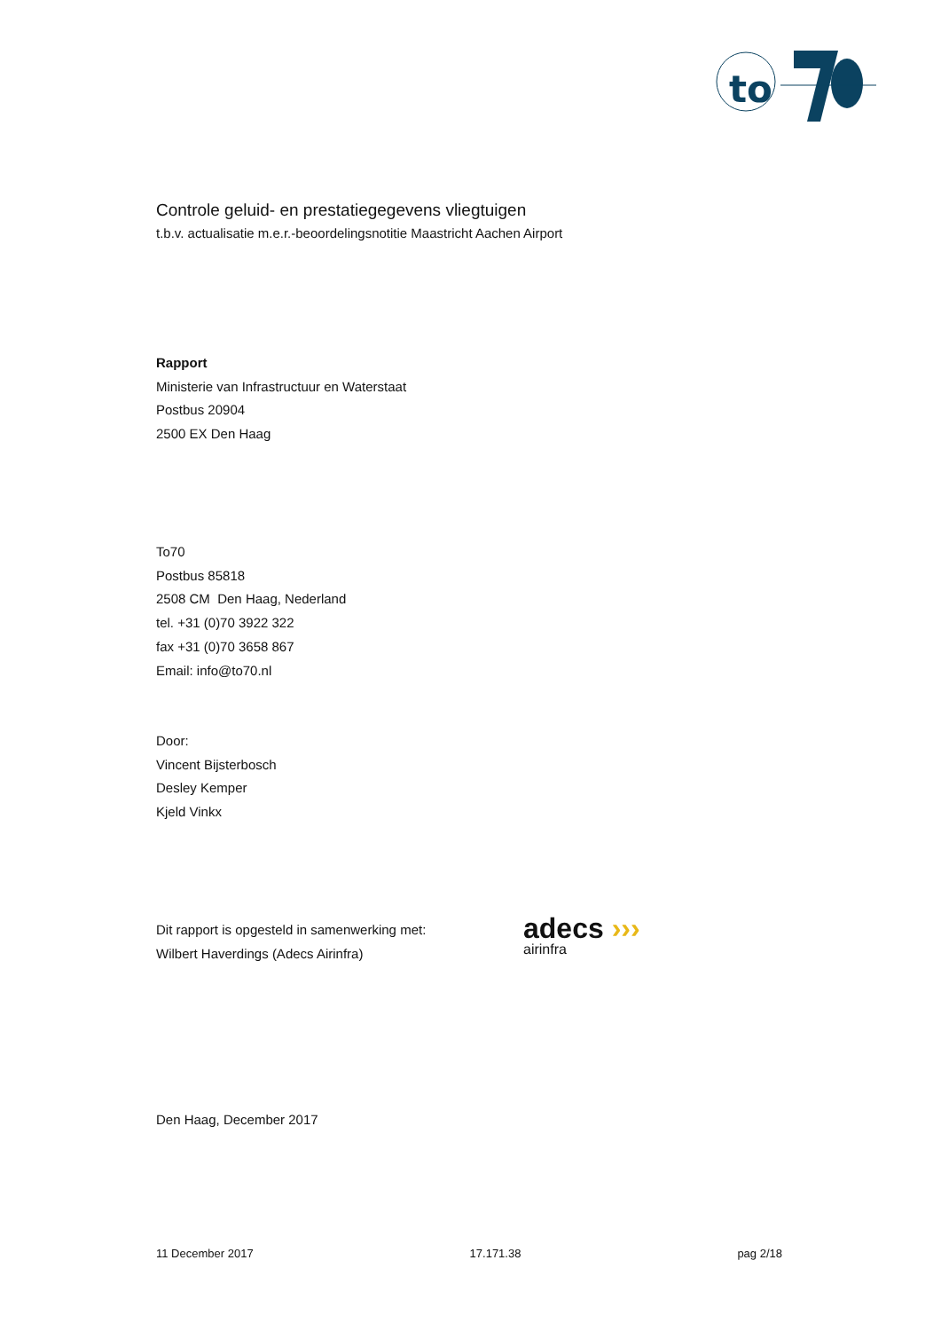to
Controle geluid- en prestatiegegevens vliegtuigen
t.b.v. actualisatie m.e.r.-beoordelingsnotitie Maastricht Aachen Airport
Rapport
Ministerie van Infrastructuur en Waterstaat
Postbus 20904
2500 EX Den Haag
To70
Postbus 85818
2508 CM Den Haag, Nederland
tel. +31 (0)70 3922 322
fax +31 (0)70 3658 867
Email: info@to70.nl
Door:
Vincent Bijsterbosch
Desley Kemper
Kjeld Vinkx
Dit rapport is opgesteld in samenwerking met:
Wilbert Haverdings (Adecs Airinfra)
adecs ›››
airinfra
Den Haag, December 2017
11 December 2017 17.171.38 pag 2/18